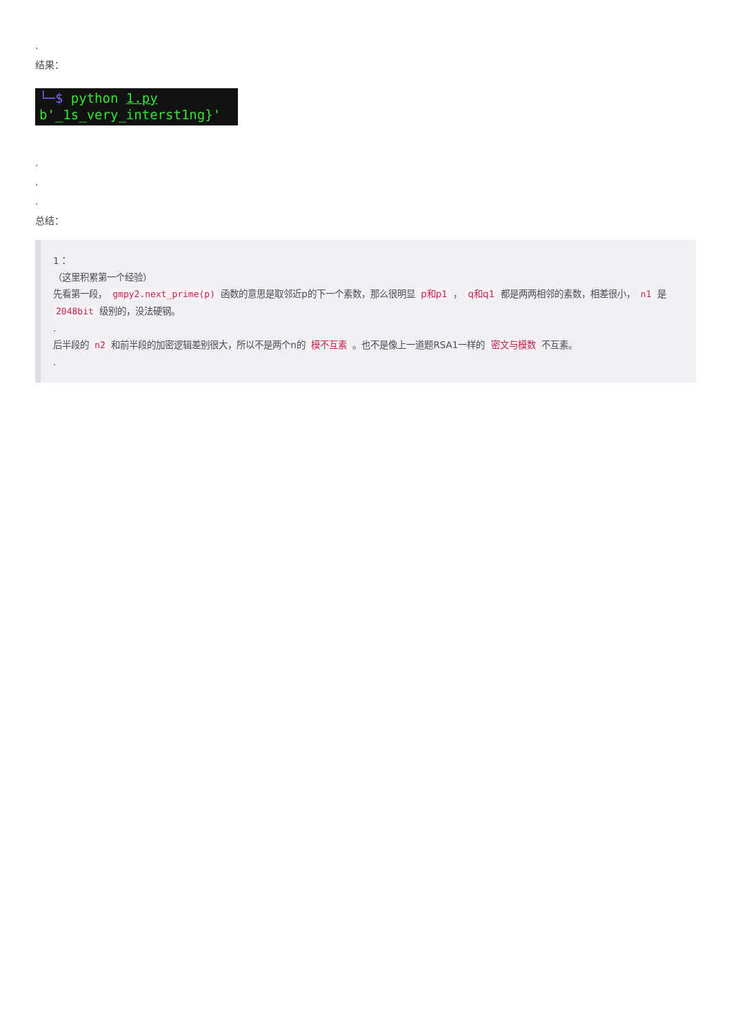.
结果：
└─$ python 1.py
b'_1s_very_interst1ng}'
.
.
.
总结：
1：
（这里积累第一个经验）
先看第一段， gmpy2.next_prime(p) 函数的意思是取邻近p的下一个素数，那么很明显 p和p1 ， q和q1 都是两两相邻的素数，相差很小， n1 是 2048bit 级别的，没法硬钢。
.
后半段的 n2 和前半段的加密逻辑差别很大，所以不是两个n的 模不互素 。也不是像上一道题RSA1一样的 密文与模数 不互素。
.